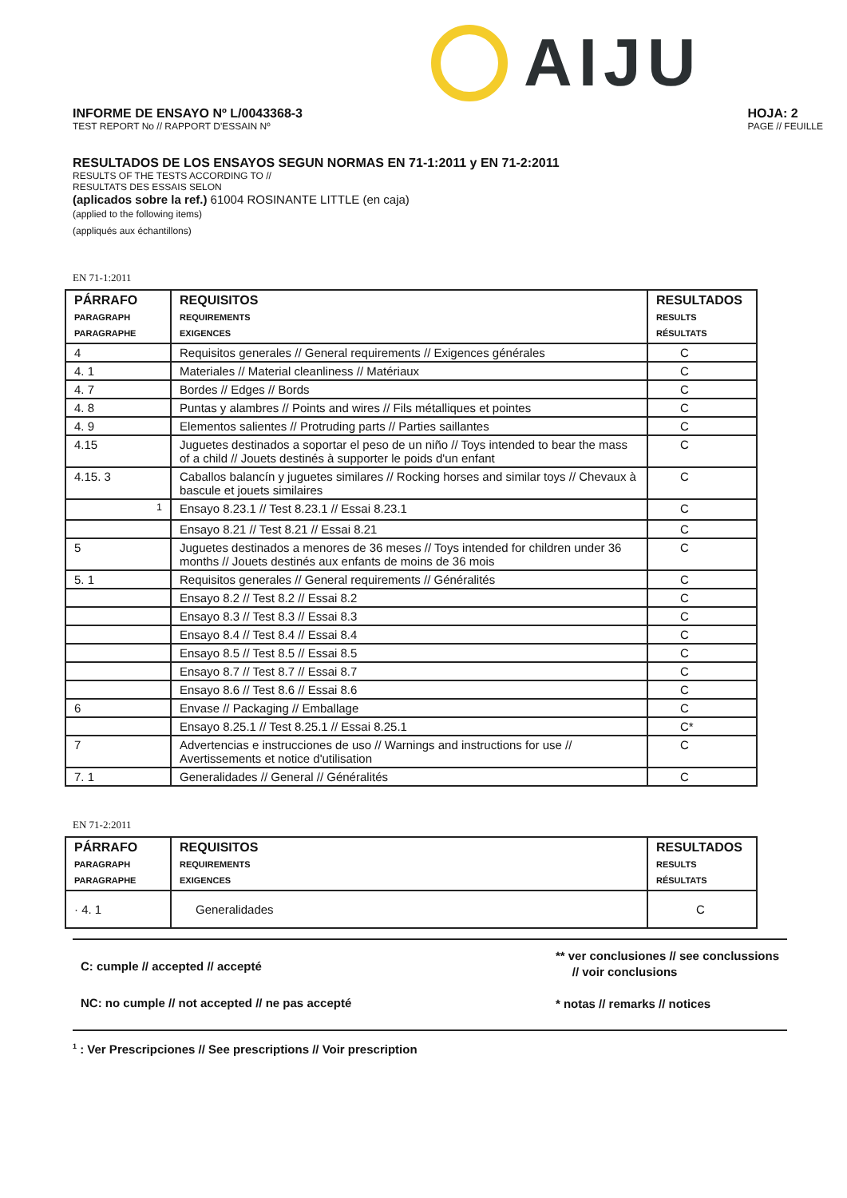AIJU
INFORME DE ENSAYO Nº L/0043368-3
TEST REPORT No // RAPPORT D'ESSAIN Nº
HOJA: 2
PAGE // FEUILLE
RESULTADOS DE LOS ENSAYOS SEGUN NORMAS EN 71-1:2011 y EN 71-2:2011
RESULTS OF THE TESTS ACCORDING TO //
RESULTATS DES ESSAIS SELON
(aplicados sobre la ref.) 61004 ROSINANTE LITTLE (en caja)
(applied to the following items)
(appliqués aux échantillons)
EN 71-1:2011
| PÁRRAFO PARAGRAPH PARAGRAPHE | REQUISITOS REQUIREMENTS EXIGENCES | RESULTADOS RESULTS RÉSULTATS |
| --- | --- | --- |
| 4 | Requisitos generales // General requirements // Exigences générales | C |
| 4. 1 | Materiales // Material cleanliness // Matériaux | C |
| 4. 7 | Bordes // Edges // Bords | C |
| 4. 8 | Puntas y alambres // Points and wires // Fils métalliques et pointes | C |
| 4. 9 | Elementos salientes // Protruding parts // Parties saillantes | C |
| 4.15 | Juguetes destinados a soportar el peso de un niño // Toys intended to bear the mass of a child // Jouets destinés à supporter le poids d'un enfant | C |
| 4.15. 3 | Caballos balancín y juguetes similares // Rocking horses and similar toys // Chevaux à bascule et jouets similaires | C |
| <sup>1</sup> | Ensayo 8.23.1 // Test 8.23.1 // Essai 8.23.1 | C |
| | Ensayo 8.21 // Test 8.21 // Essai 8.21 | C |
| 5 | Juguetes destinados a menores de 36 meses // Toys intended for children under 36 months // Jouets destinés aux enfants de moins de 36 mois | C |
| 5. 1 | Requisitos generales // General requirements // Généralités | C |
| | Ensayo 8.2 // Test 8.2 // Essai 8.2 | C |
| | Ensayo 8.3 // Test 8.3 // Essai 8.3 | C |
| | Ensayo 8.4 // Test 8.4 // Essai 8.4 | C |
| | Ensayo 8.5 // Test 8.5 // Essai 8.5 | C |
| | Ensayo 8.7 // Test 8.7 // Essai 8.7 | C |
| | Ensayo 8.6 // Test 8.6 // Essai 8.6 | C |
| 6 | Envase // Packaging // Emballage | C |
| | Ensayo 8.25.1 // Test 8.25.1 // Essai 8.25.1 | C* |
| 7 | Advertencias e instrucciones de uso // Warnings and instructions for use // Avertissements et notice d'utilisation | C |
| 7. 1 | Generalidades // General // Généralités | C |
EN 71-2:2011
| PÁRRAFO PARAGRAPH PARAGRAPHE | REQUISITOS REQUIREMENTS EXIGENCES | RESULTADOS RESULTS RÉSULTATS |
| --- | --- | --- |
| · 4. 1 | Generalidades | C |
C: cumple // accepted // accepté
NC: no cumple // not accepted // ne pas accepté
** ver conclusiones // see conclussions
// voir conclusions
* notas // remarks // notices
<sup>1</sup> : Ver Prescripciones // See prescriptions // Voir prescription